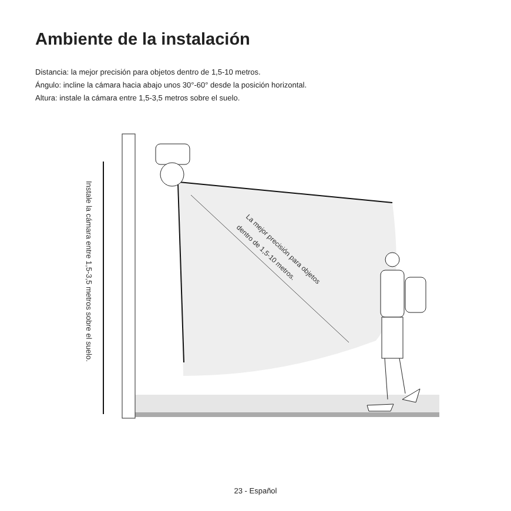Ambiente de la instalación
Distancia: la mejor precisión para objetos dentro de 1,5-10 metros.
Ángulo: incline la cámara hacia abajo unos 30°-60° desde la posición horizontal.
Altura: instale la cámara entre 1,5-3,5 metros sobre el suelo.
Instale la cámara entre 1,5-3,5 metros sobre el suelo.
La mejor precisión para objetos
dentro de 1,5-10 metros.
23 - Español